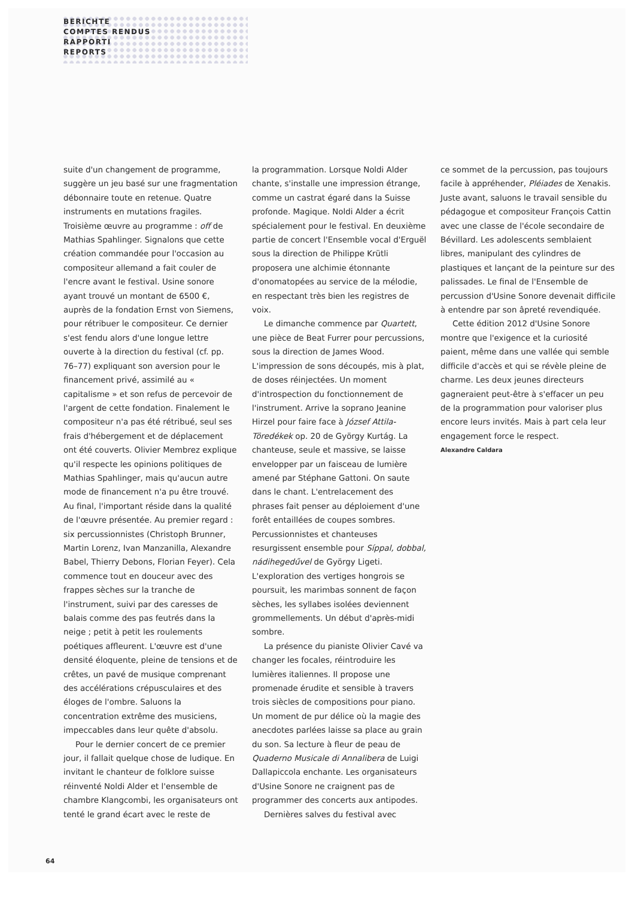BERICHTE
COMPTES RENDUS
RAPPORTI
REPORTS
suite d'un changement de programme, suggère un jeu basé sur une fragmentation débonnaire toute en retenue. Quatre instruments en mutations fragiles. Troisième œuvre au programme : off de Mathias Spahlinger. Signalons que cette création commandée pour l'occasion au compositeur allemand a fait couler de l'encre avant le festival. Usine sonore ayant trouvé un montant de 6500 €, auprès de la fondation Ernst von Siemens, pour rétribuer le compositeur. Ce dernier s'est fendu alors d'une longue lettre ouverte à la direction du festival (cf. pp. 76–77) expliquant son aversion pour le financement privé, assimilé au « capitalisme » et son refus de percevoir de l'argent de cette fondation. Finalement le compositeur n'a pas été rétribué, seul ses frais d'hébergement et de déplacement ont été couverts. Olivier Membrez explique qu'il respecte les opinions politiques de Mathias Spahlinger, mais qu'aucun autre mode de financement n'a pu être trouvé. Au final, l'important réside dans la qualité de l'œuvre présentée. Au premier regard : six percussionnistes (Christoph Brunner, Martin Lorenz, Ivan Manzanilla, Alexandre Babel, Thierry Debons, Florian Feyer). Cela commence tout en douceur avec des frappes sèches sur la tranche de l'instrument, suivi par des caresses de balais comme des pas feutrés dans la neige ; petit à petit les roulements poétiques affleurent. L'œuvre est d'une densité éloquente, pleine de tensions et de crêtes, un pavé de musique comprenant des accélérations crépusculaires et des éloges de l'ombre. Saluons la concentration extrême des musiciens, impeccables dans leur quête d'absolu.
Pour le dernier concert de ce premier jour, il fallait quelque chose de ludique. En invitant le chanteur de folklore suisse réinventé Noldi Alder et l'ensemble de chambre Klangcombi, les organisateurs ont tenté le grand écart avec le reste de
la programmation. Lorsque Noldi Alder chante, s'installe une impression étrange, comme un castrat égaré dans la Suisse profonde. Magique. Noldi Alder a écrit spécialement pour le festival. En deuxième partie de concert l'Ensemble vocal d'Erguël sous la direction de Philippe Krütli proposera une alchimie étonnante d'onomatopées au service de la mélodie, en respectant très bien les registres de voix.
Le dimanche commence par Quartett, une pièce de Beat Furrer pour percussions, sous la direction de James Wood. L'impression de sons découpés, mis à plat, de doses réinjectées. Un moment d'introspection du fonctionnement de l'instrument. Arrive la soprano Jeanine Hirzel pour faire face à József Attila-Töredékek op. 20 de György Kurtág. La chanteuse, seule et massive, se laisse envelopper par un faisceau de lumière amené par Stéphane Gattoni. On saute dans le chant. L'entrelacement des phrases fait penser au déploiement d'une forêt entaillées de coupes sombres. Percussionnistes et chanteuses resurgissent ensemble pour Síppal, dobbal, nádihegedűvel de György Ligeti. L'exploration des vertiges hongrois se poursuit, les marimbas sonnent de façon sèches, les syllabes isolées deviennent grommellements. Un début d'après-midi sombre.
La présence du pianiste Olivier Cavé va changer les focales, réintroduire les lumières italiennes. Il propose une promenade érudite et sensible à travers trois siècles de compositions pour piano. Un moment de pur délice où la magie des anecdotes parlées laisse sa place au grain du son. Sa lecture à fleur de peau de Quaderno Musicale di Annalibera de Luigi Dallapiccola enchante. Les organisateurs d'Usine Sonore ne craignent pas de programmer des concerts aux antipodes.
Dernières salves du festival avec
ce sommet de la percussion, pas toujours facile à appréhender, Pléiades de Xenakis. Juste avant, saluons le travail sensible du pédagogue et compositeur François Cattin avec une classe de l'école secondaire de Bévillard. Les adolescents semblaient libres, manipulant des cylindres de plastiques et lançant de la peinture sur des palissades. Le final de l'Ensemble de percussion d'Usine Sonore devenait difficile à entendre par son âpreté revendiquée.
Cette édition 2012 d'Usine Sonore montre que l'exigence et la curiosité paient, même dans une vallée qui semble difficile d'accès et qui se révèle pleine de charme. Les deux jeunes directeurs gagneraient peut-être à s'effacer un peu de la programmation pour valoriser plus encore leurs invités. Mais à part cela leur engagement force le respect.
Alexandre Caldara
64